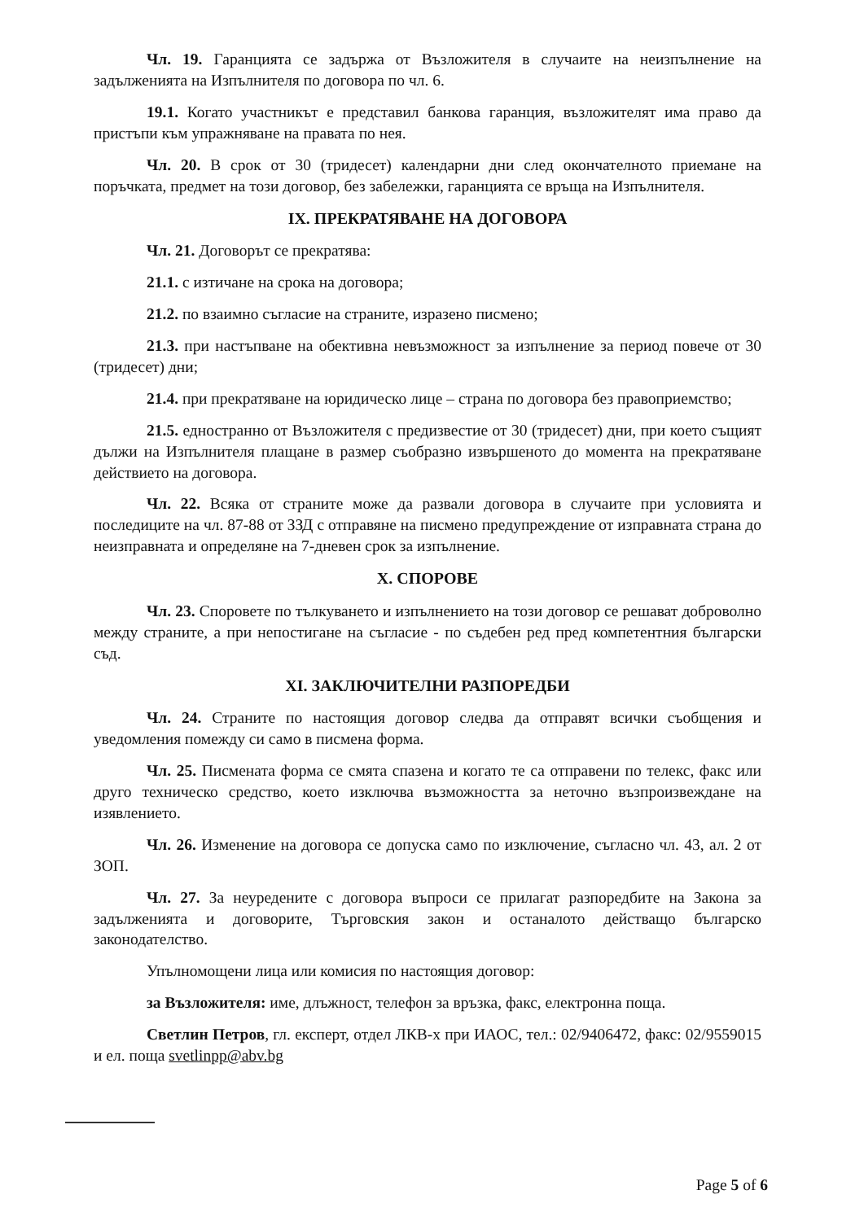Чл. 19. Гаранцията се задържа от Възложителя в случаите на неизпълнение на задълженията на Изпълнителя по договора по чл. 6.
19.1. Когато участникът е представил банкова гаранция, възложителят има право да пристъпи към упражняване на правата по нея.
Чл. 20. В срок от 30 (тридесет) календарни дни след окончателното приемане на поръчката, предмет на този договор, без забележки, гаранцията се връща на Изпълнителя.
IX. ПРЕКРАТЯВАНЕ НА ДОГОВОРА
Чл. 21. Договорът се прекратява:
21.1. с изтичане на срока на договора;
21.2. по взаимно съгласие на страните, изразено писмено;
21.3. при настъпване на обективна невъзможност за изпълнение за период повече от 30 (тридесет) дни;
21.4. при прекратяване на юридическо лице – страна по договора без правоприемство;
21.5. едностранно от Възложителя с предизвестие от 30 (тридесет) дни, при което същият дължи на Изпълнителя плащане в размер съобразно извършеното до момента на прекратяване действието на договора.
Чл. 22. Всяка от страните може да развали договора в случаите при условията и последиците на чл. 87-88 от ЗЗД с отправяне на писмено предупреждение от изправната страна до неизправната и определяне на 7-дневен срок за изпълнение.
X. СПОРОВЕ
Чл. 23. Споровете по тълкуването и изпълнението на този договор се решават доброволно между страните, а при непостигане на съгласие - по съдебен ред пред компетентния български съд.
XI. ЗАКЛЮЧИТЕЛНИ РАЗПОРЕДБИ
Чл. 24. Страните по настоящия договор следва да отправят всички съобщения и уведомления помежду си само в писмена форма.
Чл. 25. Писмената форма се смята спазена и когато те са отправени по телекс, факс или друго техническо средство, което изключва възможността за неточно възпроизвеждане на изявлението.
Чл. 26. Изменение на договора се допуска само по изключение, съгласно чл. 43, ал. 2 от ЗОП.
Чл. 27. За неуредените с договора въпроси се прилагат разпоредбите на Закона за задълженията и договорите, Търговския закон и останалото действащо българско законодателство.
Упълномощени лица или комисия по настоящия договор:
за Възложителя: име, длъжност, телефон за връзка, факс, електронна поща.
Светлин Петров, гл. експерт, отдел ЛКВ-х при ИАОС, тел.: 02/9406472, факс: 02/9559015 и ел. поща svetlinpp@abv.bg
Page 5 of 6